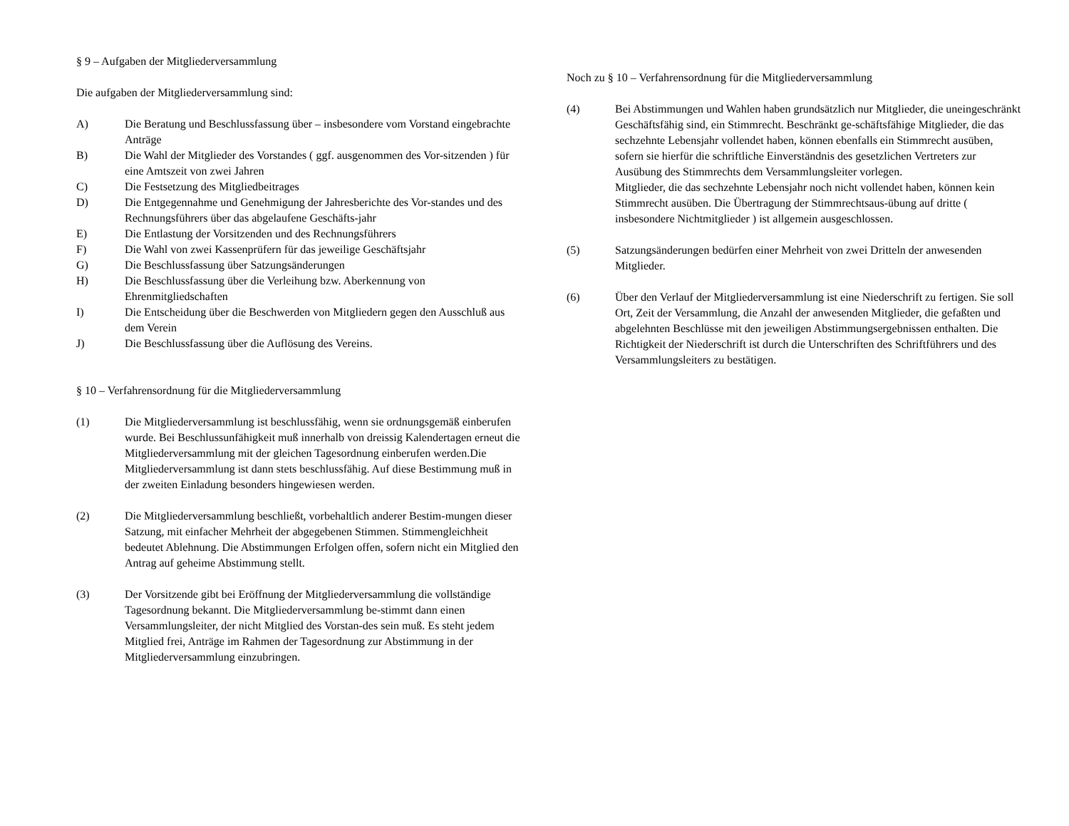§ 9 – Aufgaben der Mitgliederversammlung
Die aufgaben der Mitgliederversammlung sind:
A) Die Beratung und Beschlussfassung über – insbesondere vom Vorstand eingebrachte Anträge
B) Die Wahl der Mitglieder des Vorstandes ( ggf. ausgenommen des Vor-sitzenden ) für eine Amtszeit von zwei Jahren
C) Die Festsetzung des Mitgliedbeitrages
D) Die Entgegennahme und Genehmigung der Jahresberichte des Vor-standes und des Rechnungsführers über das abgelaufene Geschäfts-jahr
E) Die Entlastung der Vorsitzenden und des Rechnungsführers
F) Die Wahl von zwei Kassenprüfern für das jeweilige Geschäftsjahr
G) Die Beschlussfassung über Satzungsänderungen
H) Die Beschlussfassung über die Verleihung bzw. Aberkennung von Ehrenmitgliedschaften
I) Die Entscheidung über die Beschwerden von Mitgliedern gegen den Ausschluß aus dem Verein
J) Die Beschlussfassung über die Auflösung des Vereins.
§ 10 – Verfahrensordnung für die Mitgliederversammlung
(1) Die Mitgliederversammlung ist beschlussfähig, wenn sie ordnungsgemäß einberufen wurde. Bei Beschlussunfähigkeit muß innerhalb von dreissig Kalendertagen erneut die Mitgliederversammlung mit der gleichen Tagesordnung einberufen werden.Die Mitgliederversammlung ist dann stets beschlussfähig. Auf diese Bestimmung muß in der zweiten Einladung besonders hingewiesen werden.
(2) Die Mitgliederversammlung beschließt, vorbehaltlich anderer Bestim-mungen dieser Satzung, mit einfacher Mehrheit der abgegebenen Stimmen. Stimmengleichheit bedeutet Ablehnung. Die Abstimmungen Erfolgen offen, sofern nicht ein Mitglied den Antrag auf geheime Abstimmung stellt.
(3) Der Vorsitzende gibt bei Eröffnung der Mitgliederversammlung die vollständige Tagesordnung bekannt. Die Mitgliederversammlung be-stimmt dann einen Versammlungsleiter, der nicht Mitglied des Vorstan-des sein muß. Es steht jedem Mitglied frei, Anträge im Rahmen der Tagesordnung zur Abstimmung in der Mitgliederversammlung einzubringen.
Noch zu § 10 – Verfahrensordnung für die Mitgliederversammlung
(4) Bei Abstimmungen und Wahlen haben grundsätzlich nur Mitglieder, die uneingeschränkt Geschäftsfähig sind, ein Stimmrecht. Beschränkt ge-schäftsfähige Mitglieder, die das sechzehnte Lebensjahr vollendet haben, können ebenfalls ein Stimmrecht ausüben, sofern sie hierfür die schriftliche Einverständnis des gesetzlichen Vertreters zur Ausübung des Stimmrechts dem Versammlungsleiter vorlegen.
Mitglieder, die das sechzehnte Lebensjahr noch nicht vollendet haben, können kein Stimmrecht ausüben. Die Übertragung der Stimmrechtsaus-übung auf dritte ( insbesondere Nichtmitglieder ) ist allgemein ausgeschlossen.
(5) Satzungsänderungen bedürfen einer Mehrheit von zwei Dritteln der anwesenden Mitglieder.
(6) Über den Verlauf der Mitgliederversammlung ist eine Niederschrift zu fertigen. Sie soll Ort, Zeit der Versammlung, die Anzahl der anwesenden Mitglieder, die gefaßten und abgelehnten Beschlüsse mit den jeweiligen Abstimmungsergebnissen enthalten. Die Richtigkeit der Niederschrift ist durch die Unterschriften des Schriftführers und des Versammlungsleiters zu bestätigen.